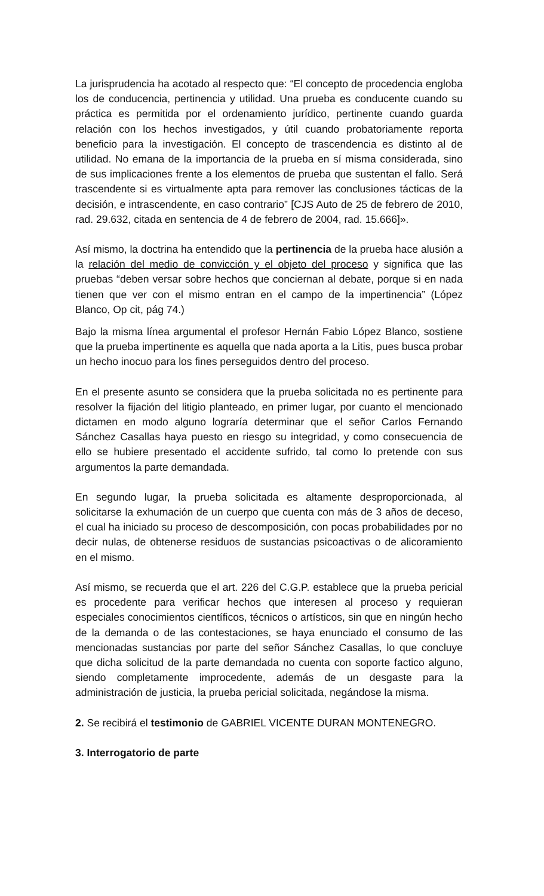La jurisprudencia ha acotado al respecto que: “El concepto de procedencia engloba los de conducencia, pertinencia y utilidad. Una prueba es conducente cuando su práctica es permitida por el ordenamiento jurídico, pertinente cuando guarda relación con los hechos investigados, y útil cuando probatoriamente reporta beneficio para la investigación. El concepto de trascendencia es distinto al de utilidad. No emana de la importancia de la prueba en sí misma considerada, sino de sus implicaciones frente a los elementos de prueba que sustentan el fallo. Será trascendente si es virtualmente apta para remover las conclusiones tácticas de la decisión, e intrascendente, en caso contrario” [CJS Auto de 25 de febrero de 2010, rad. 29.632, citada en sentencia de 4 de febrero de 2004, rad. 15.666]».
Así mismo, la doctrina ha entendido que la pertinencia de la prueba hace alusión a la relación del medio de convicción y el objeto del proceso y significa que las pruebas “deben versar sobre hechos que conciernan al debate, porque si en nada tienen que ver con el mismo entran en el campo de la impertinencia” (López Blanco, Op cit, pág 74.)
Bajo la misma línea argumental el profesor Hernán Fabio López Blanco, sostiene que la prueba impertinente es aquella que nada aporta a la Litis, pues busca probar un hecho inocuo para los fines perseguidos dentro del proceso.
En el presente asunto se considera que la prueba solicitada no es pertinente para resolver la fijación del litigio planteado, en primer lugar, por cuanto el mencionado dictamen en modo alguno lograría determinar que el señor Carlos Fernando Sánchez Casallas haya puesto en riesgo su integridad, y como consecuencia de ello se hubiere presentado el accidente sufrido, tal como lo pretende con sus argumentos la parte demandada.
En segundo lugar, la prueba solicitada es altamente desproporcionada, al solicitarse la exhumación de un cuerpo que cuenta con más de 3 años de deceso, el cual ha iniciado su proceso de descomposición, con pocas probabilidades por no decir nulas, de obtenerse residuos de sustancias psicoactivas o de alicoramiento en el mismo.
Así mismo, se recuerda que el art. 226 del C.G.P. establece que la prueba pericial es procedente para verificar hechos que interesen al proceso y requieran especiales conocimientos científicos, técnicos o artísticos, sin que en ningún hecho de la demanda o de las contestaciones, se haya enunciado el consumo de las mencionadas sustancias por parte del señor Sánchez Casallas, lo que concluye que dicha solicitud de la parte demandada no cuenta con soporte factico alguno, siendo completamente improcedente, además de un desgaste para la administración de justicia, la prueba pericial solicitada, negándose la misma.
2. Se recibirá el testimonio de GABRIEL VICENTE DURAN MONTENEGRO.
3. Interrogatorio de parte